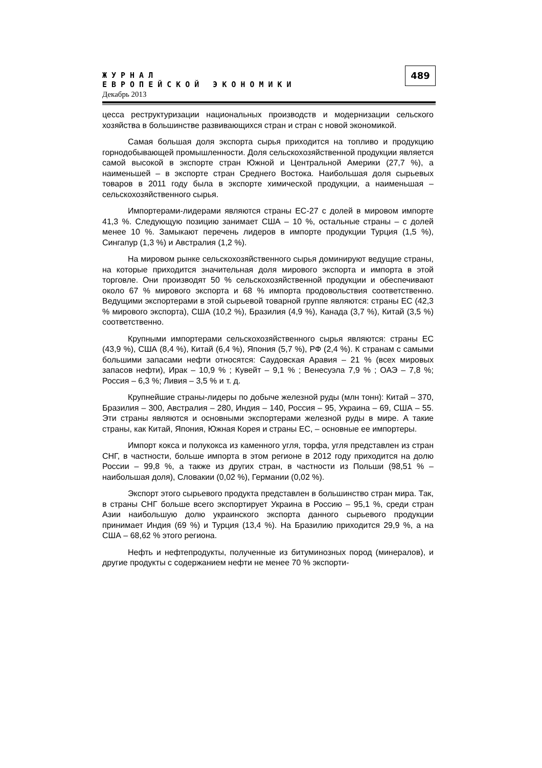ЖУРНАЛ
ЕВРОПЕЙСКОЙ ЭКОНОМИКИ
Декабрь 2013
489
цесса реструктуризации национальных производств и модернизации сельского хозяйства в большинстве развивающихся стран и стран с новой экономикой.
Самая большая доля экспорта сырья приходится на топливо и продукцию горнодобывающей промышленности. Доля сельскохозяйственной продукции является самой высокой в экспорте стран Южной и Центральной Америки (27,7 %), а наименьшей – в экспорте стран Среднего Востока. Наибольшая доля сырьевых товаров в 2011 году была в экспорте химической продукции, а наименьшая – сельскохозяйственного сырья.
Импортерами-лидерами являются страны ЕС-27 с долей в мировом импорте 41,3 %. Следующую позицию занимает США – 10 %, остальные страны – с долей менее 10 %. Замыкают перечень лидеров в импорте продукции Турция (1,5 %), Сингапур (1,3 %) и Австралия (1,2 %).
На мировом рынке сельскохозяйственного сырья доминируют ведущие страны, на которые приходится значительная доля мирового экспорта и импорта в этой торговле. Они производят 50 % сельскохозяйственной продукции и обеспечивают около 67 % мирового экспорта и 68 % импорта продовольствия соответственно. Ведущими экспортерами в этой сырьевой товарной группе являются: страны ЕС (42,3 % мирового экспорта), США (10,2 %), Бразилия (4,9 %), Канада (3,7 %), Китай (3,5 %) соответственно.
Крупными импортерами сельскохозяйственного сырья являются: страны ЕС (43,9 %), США (8,4 %), Китай (6,4 %), Япония (5,7 %), РФ (2,4 %). К странам с самыми большими запасами нефти относятся: Саудовская Аравия – 21 % (всех мировых запасов нефти), Ирак – 10,9 % ; Кувейт – 9,1 % ; Венесуэла 7,9 % ; ОАЭ – 7,8 %; Россия – 6,3 %; Ливия – 3,5 % и т. д.
Крупнейшие страны-лидеры по добыче железной руды (млн тонн): Китай – 370, Бразилия – 300, Австралия – 280, Индия – 140, Россия – 95, Украина – 69, США – 55. Эти страны являются и основными экспортерами железной руды в мире. А такие страны, как Китай, Япония, Южная Корея и страны ЕС, – основные ее импортеры.
Импорт кокса и полукокса из каменного угля, торфа, угля представлен из стран СНГ, в частности, больше импорта в этом регионе в 2012 году приходится на долю России – 99,8 %, а также из других стран, в частности из Польши (98,51 % – наибольшая доля), Словакии (0,02 %), Германии (0,02 %).
Экспорт этого сырьевого продукта представлен в большинство стран мира. Так, в страны СНГ больше всего экспортирует Украина в Россию – 95,1 %, среди стран Азии наибольшую долю украинского экспорта данного сырьевого продукции принимает Индия (69 %) и Турция (13,4 %). На Бразилию приходится 29,9 %, а на США – 68,62 % этого региона.
Нефть и нефтепродукты, полученные из битуминозных пород (минералов), и другие продукты с содержанием нефти не менее 70 % экспорти-